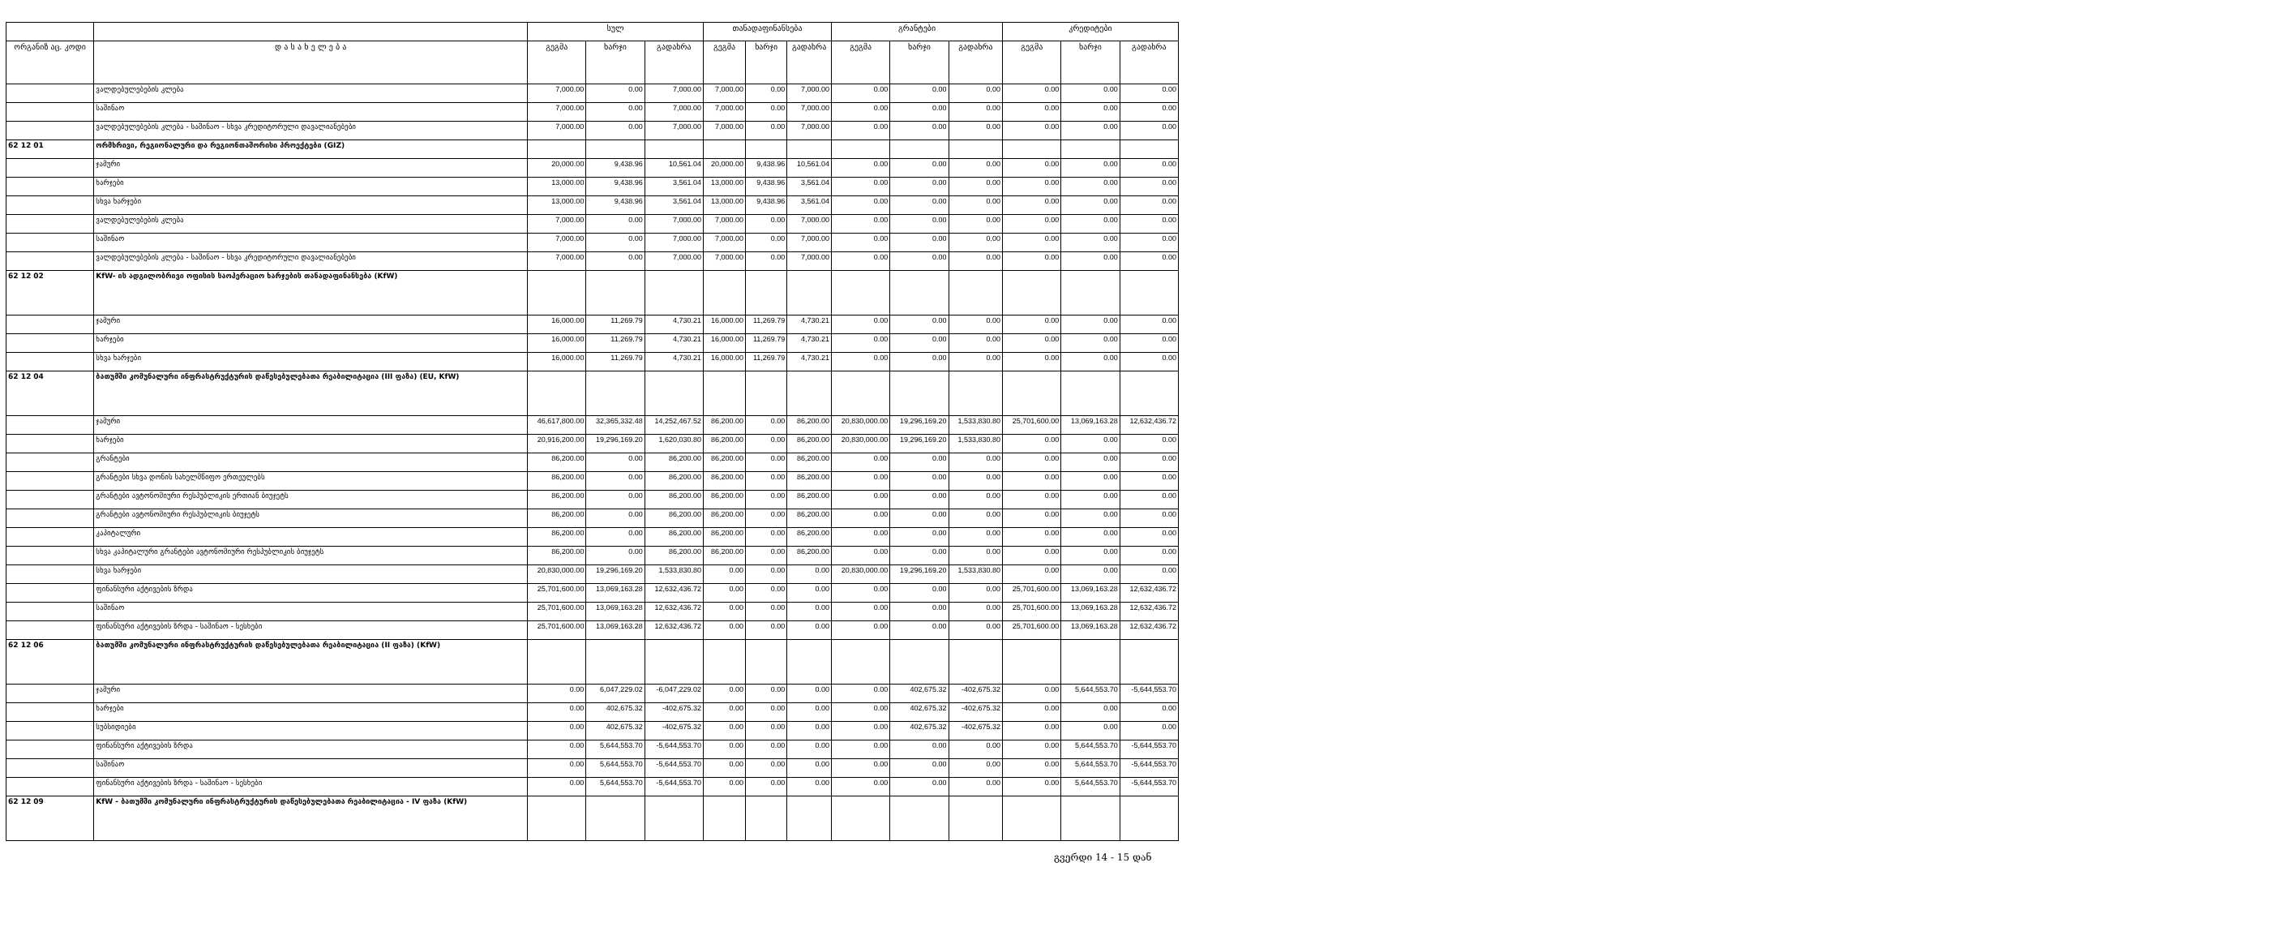| | | სულ | | | თანადაფინანსება | | | გრანტები | | | კრედიტები | | |
| --- | --- | --- | --- | --- | --- | --- | --- | --- | --- | --- | --- | --- | --- |
| ორგანიზ აც. კოდი | დ ა ს ა ხ ე ლ ე ბ ა | გეგმა | ხარჯი | გადახრა | გეგმა | ხარჯი | გადახრა | გეგმა | ხარჯი | გადახრა | გეგმა | ხარჯი | გადახრა |
| | ვალდებულებების კლება | 7,000.00 | 0.00 | 7,000.00 | 7,000.00 | 0.00 | 7,000.00 | 0.00 | 0.00 | 0.00 | 0.00 | 0.00 | 0.00 |
| | საშინაო | 7,000.00 | 0.00 | 7,000.00 | 7,000.00 | 0.00 | 7,000.00 | 0.00 | 0.00 | 0.00 | 0.00 | 0.00 | 0.00 |
| | ვალდებულებების კლება - საშინაო - სხვა კრედიტორული დავალიანებები | 7,000.00 | 0.00 | 7,000.00 | 7,000.00 | 0.00 | 7,000.00 | 0.00 | 0.00 | 0.00 | 0.00 | 0.00 | 0.00 |
| 62 12 01 | ორმხრივი, რეგიონალური და რეგიონთაშორისი პროექტები (GIZ) | | | | | | | | | | | | |
| | ჯამური | 20,000.00 | 9,438.96 | 10,561.04 | 20,000.00 | 9,438.96 | 10,561.04 | 0.00 | 0.00 | 0.00 | 0.00 | 0.00 | 0.00 |
| | ხარჯები | 13,000.00 | 9,438.96 | 3,561.04 | 13,000.00 | 9,438.96 | 3,561.04 | 0.00 | 0.00 | 0.00 | 0.00 | 0.00 | 0.00 |
| | სხვა ხარჯები | 13,000.00 | 9,438.96 | 3,561.04 | 13,000.00 | 9,438.96 | 3,561.04 | 0.00 | 0.00 | 0.00 | 0.00 | 0.00 | 0.00 |
| | ვალდებულებების კლება | 7,000.00 | 0.00 | 7,000.00 | 7,000.00 | 0.00 | 7,000.00 | 0.00 | 0.00 | 0.00 | 0.00 | 0.00 | 0.00 |
| | საშინაო | 7,000.00 | 0.00 | 7,000.00 | 7,000.00 | 0.00 | 7,000.00 | 0.00 | 0.00 | 0.00 | 0.00 | 0.00 | 0.00 |
| | ვალდებულებების კლება - საშინაო - სხვა კრედიტორული დავალიანებები | 7,000.00 | 0.00 | 7,000.00 | 7,000.00 | 0.00 | 7,000.00 | 0.00 | 0.00 | 0.00 | 0.00 | 0.00 | 0.00 |
| 62 12 02 | KfW- ის ადგილობრივი ოფისის საოპერაციო ხარჯების თანადაფინანსება (KfW) | | | | | | | | | | | | |
| | ჯამური | 16,000.00 | 11,269.79 | 4,730.21 | 16,000.00 | 11,269.79 | 4,730.21 | 0.00 | 0.00 | 0.00 | 0.00 | 0.00 | 0.00 |
| | ხარჯები | 16,000.00 | 11,269.79 | 4,730.21 | 16,000.00 | 11,269.79 | 4,730.21 | 0.00 | 0.00 | 0.00 | 0.00 | 0.00 | 0.00 |
| | სხვა ხარჯები | 16,000.00 | 11,269.79 | 4,730.21 | 16,000.00 | 11,269.79 | 4,730.21 | 0.00 | 0.00 | 0.00 | 0.00 | 0.00 | 0.00 |
| 62 12 04 | ბათუმში კომუნალური ინფრასტრუქტურის დაწესებულებათა რეაბილიტაცია (III ფაზა) (EU, KfW) | | | | | | | | | | | | |
| | ჯამური | 46,617,800.00 | 32,365,332.48 | 14,252,467.52 | 86,200.00 | 0.00 | 86,200.00 | 20,830,000.00 | 19,296,169.20 | 1,533,830.80 | 25,701,600.00 | 13,069,163.28 | 12,632,436.72 |
| | ხარჯები | 20,916,200.00 | 19,296,169.20 | 1,620,030.80 | 86,200.00 | 0.00 | 86,200.00 | 20,830,000.00 | 19,296,169.20 | 1,533,830.80 | 0.00 | 0.00 | 0.00 |
| | გრანტები | 86,200.00 | 0.00 | 86,200.00 | 86,200.00 | 0.00 | 86,200.00 | 0.00 | 0.00 | 0.00 | 0.00 | 0.00 | 0.00 |
| | გრანტები სხვა დონის სახელმწიფო ერთეულებს | 86,200.00 | 0.00 | 86,200.00 | 86,200.00 | 0.00 | 86,200.00 | 0.00 | 0.00 | 0.00 | 0.00 | 0.00 | 0.00 |
| | გრანტები ავტონომიური რესპუბლიკის ერთიან ბიუჯეტს | 86,200.00 | 0.00 | 86,200.00 | 86,200.00 | 0.00 | 86,200.00 | 0.00 | 0.00 | 0.00 | 0.00 | 0.00 | 0.00 |
| | გრანტები ავტონომიური რესპუბლიკის ბიუჯეტს | 86,200.00 | 0.00 | 86,200.00 | 86,200.00 | 0.00 | 86,200.00 | 0.00 | 0.00 | 0.00 | 0.00 | 0.00 | 0.00 |
| | კაპიტალური | 86,200.00 | 0.00 | 86,200.00 | 86,200.00 | 0.00 | 86,200.00 | 0.00 | 0.00 | 0.00 | 0.00 | 0.00 | 0.00 |
| | სხვა კაპიტალური გრანტები ავტონომიური რესპუბლიკის ბიუჯეტს | 86,200.00 | 0.00 | 86,200.00 | 86,200.00 | 0.00 | 86,200.00 | 0.00 | 0.00 | 0.00 | 0.00 | 0.00 | 0.00 |
| | სხვა ხარჯები | 20,830,000.00 | 19,296,169.20 | 1,533,830.80 | 0.00 | 0.00 | 0.00 | 20,830,000.00 | 19,296,169.20 | 1,533,830.80 | 0.00 | 0.00 | 0.00 |
| | ფინანსური აქტივების ზრდა | 25,701,600.00 | 13,069,163.28 | 12,632,436.72 | 0.00 | 0.00 | 0.00 | 0.00 | 0.00 | 0.00 | 25,701,600.00 | 13,069,163.28 | 12,632,436.72 |
| | საშინაო | 25,701,600.00 | 13,069,163.28 | 12,632,436.72 | 0.00 | 0.00 | 0.00 | 0.00 | 0.00 | 0.00 | 25,701,600.00 | 13,069,163.28 | 12,632,436.72 |
| | ფინანსური აქტივების ზრდა - საშინაო - სესხები | 25,701,600.00 | 13,069,163.28 | 12,632,436.72 | 0.00 | 0.00 | 0.00 | 0.00 | 0.00 | 0.00 | 25,701,600.00 | 13,069,163.28 | 12,632,436.72 |
| 62 12 06 | ბათუმში კომუნალური ინფრასტრუქტურის დაწესებულებათა რეაბილიტაცია (II ფაზა) (KfW) | | | | | | | | | | | | |
| | ჯამური | 0.00 | 6,047,229.02 | -6,047,229.02 | 0.00 | 0.00 | 0.00 | 0.00 | 402,675.32 | -402,675.32 | 0.00 | 5,644,553.70 | -5,644,553.70 |
| | ხარჯები | 0.00 | 402,675.32 | -402,675.32 | 0.00 | 0.00 | 0.00 | 0.00 | 402,675.32 | -402,675.32 | 0.00 | 0.00 | 0.00 |
| | სუბსიდიები | 0.00 | 402,675.32 | -402,675.32 | 0.00 | 0.00 | 0.00 | 0.00 | 402,675.32 | -402,675.32 | 0.00 | 0.00 | 0.00 |
| | ფინანსური აქტივების ზრდა | 0.00 | 5,644,553.70 | -5,644,553.70 | 0.00 | 0.00 | 0.00 | 0.00 | 0.00 | 0.00 | 0.00 | 5,644,553.70 | -5,644,553.70 |
| | საშინაო | 0.00 | 5,644,553.70 | -5,644,553.70 | 0.00 | 0.00 | 0.00 | 0.00 | 0.00 | 0.00 | 0.00 | 5,644,553.70 | -5,644,553.70 |
| | ფინანსური აქტივების ზრდა - საშინაო - სესხები | 0.00 | 5,644,553.70 | -5,644,553.70 | 0.00 | 0.00 | 0.00 | 0.00 | 0.00 | 0.00 | 0.00 | 5,644,553.70 | -5,644,553.70 |
| 62 12 09 | KfW - ბათუმში კომუნალური ინფრასტრუქტურის დაწესებულებათა რეაბილიტაცია - IV ფაზა (KfW) | | | | | | | | | | | | |
გვერდი 14 - 15 დან